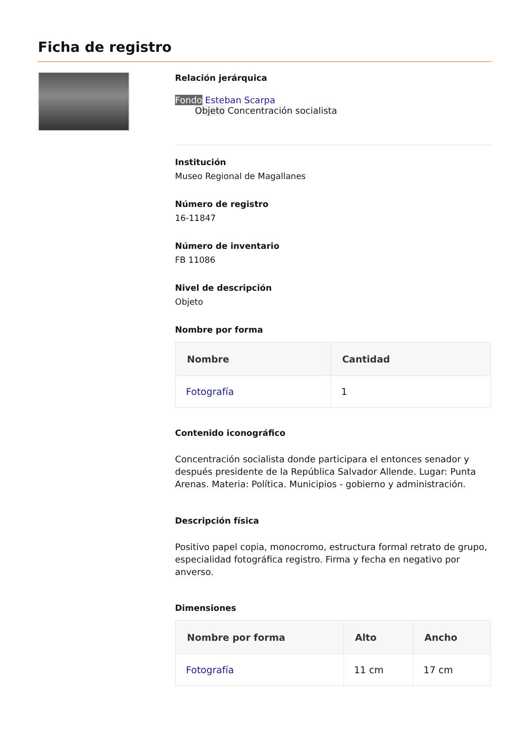Ficha de registro
Relación jerárquica
Fondo Esteban Scarpa
Objeto Concentración socialista
Institución
Museo Regional de Magallanes
Número de registro
16-11847
Número de inventario
FB 11086
Nivel de descripción
Objeto
Nombre por forma
| Nombre | Cantidad |
| --- | --- |
| Fotografía | 1 |
Contenido iconográfico
Concentración socialista donde participara el entonces senador y después presidente de la República Salvador Allende. Lugar: Punta Arenas. Materia: Política. Municipios - gobierno y administración.
Descripción física
Positivo papel copia, monocromo, estructura formal retrato de grupo, especialidad fotográfica registro. Firma y fecha en negativo por anverso.
Dimensiones
| Nombre por forma | Alto | Ancho |
| --- | --- | --- |
| Fotografía | 11 cm | 17 cm |